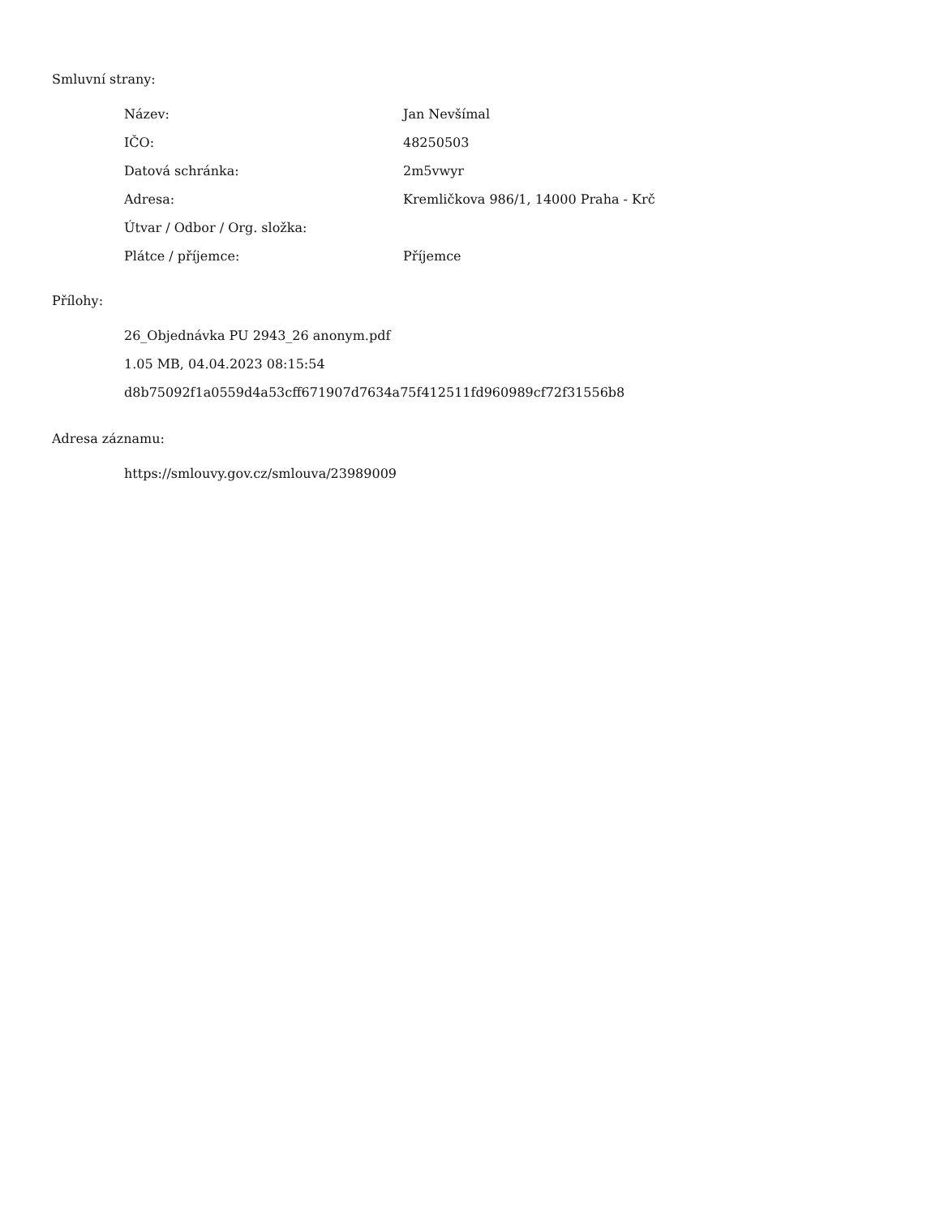Smluvní strany:
| Název: | Jan Nevšímal |
| IČO: | 48250503 |
| Datová schránka: | 2m5vwyr |
| Adresa: | Kremličkova 986/1, 14000 Praha - Krč |
| Útvar / Odbor / Org. složka: | |
| Plátce / příjemce: | Příjemce |
Přílohy:
26_Objednávka PU 2943_26 anonym.pdf
1.05 MB, 04.04.2023 08:15:54
d8b75092f1a0559d4a53cff671907d7634a75f412511fd960989cf72f31556b8
Adresa záznamu:
https://smlouvy.gov.cz/smlouva/23989009